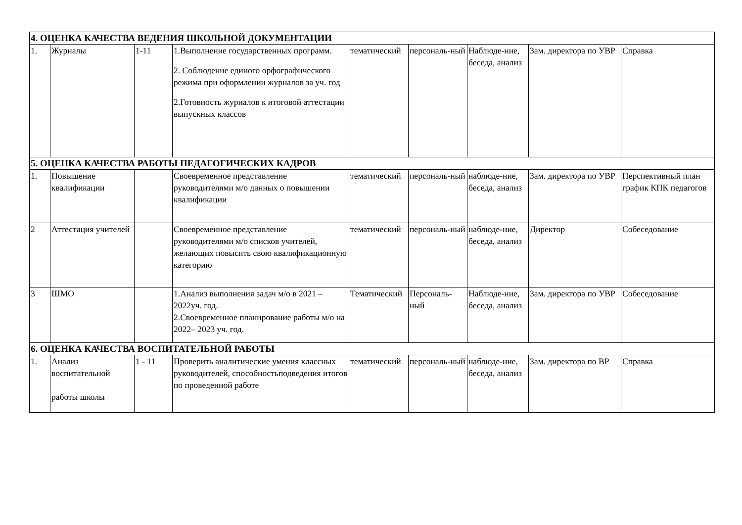| 4. ОЦЕНКА КАЧЕСТВА ВЕДЕНИЯ ШКОЛЬНОЙ ДОКУМЕНТАЦИИ | | | | | | | | |
| 1. | Журналы | 1-11 | 1.Выполнение государственных программ. 2. Соблюдение единого орфографического режима при оформлении журналов за уч. год 2.Готовность журналов к итоговой аттестации выпускных классов | тематический | персональ-ный | Наблюде-ние, беседа, анализ | Зам. директора по УВР | Справка |
| 5. ОЦЕНКА КАЧЕСТВА РАБОТЫ ПЕДАГОГИЧЕСКИХ КАДРОВ | | | | | | | | |
| 1. | Повышение квалификации | | Своевременное представление руководителями м/о данных о повышении квалификации | тематический | персональ-ный | наблюде-ние, беседа, анализ | Зам. директора по УВР | Перспективный план график КПК педагогов |
| 2 | Аттестация учителей | | Своевременное представление руководителями м/о списков учителей, желающих повысить свою квалификационную категорию | тематический | персональ-ный | наблюде-ние, беседа, анализ | Директор | Собеседование |
| 3 | ШМО | | 1.Анализ выполнения задач м/о в 2021 – 2022уч. год. 2.Своевременное планирование работы м/о на 2022– 2023 уч. год. | Тематический | Персональ-ный | Наблюде-ние, беседа, анализ | Зам. директора по УВР | Собеседование |
| 6. ОЦЕНКА КАЧЕСТВА ВОСПИТАТЕЛЬНОЙ РАБОТЫ | | | | | | | | |
| 1. | Анализ воспитательной работы школы | 1 - 11 | Проверить аналитические умения классных руководителей, способностьподведения итогов по проведенной работе | тематический | персональ-ный | наблюде-ние, беседа, анализ | Зам. директора по ВР | Справка |